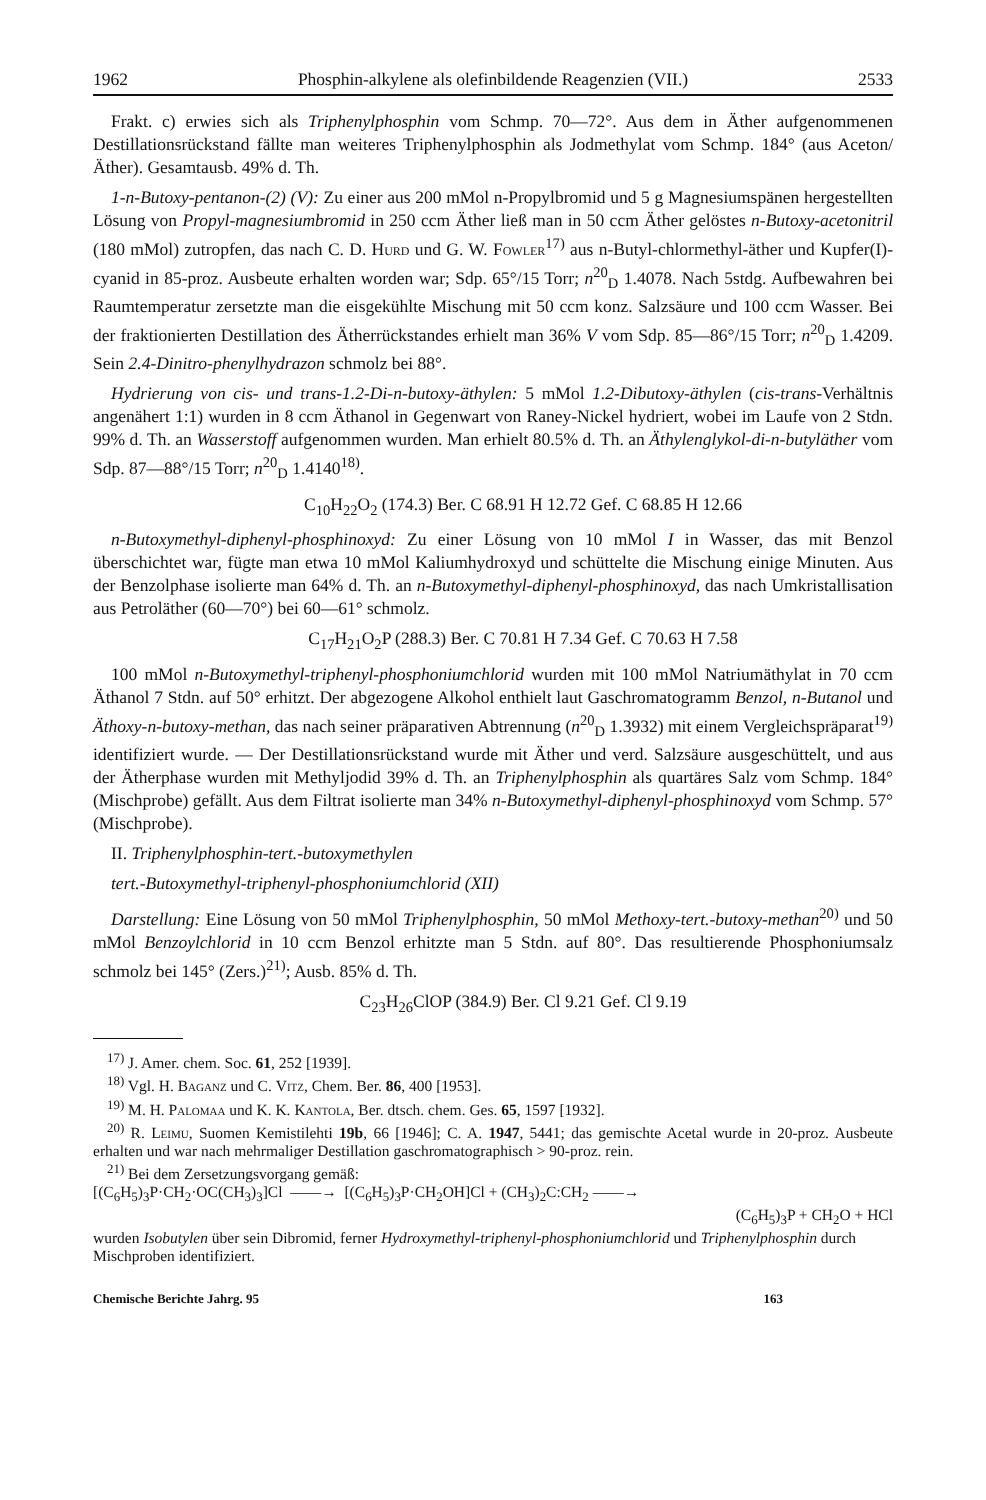1962 Phosphin-alkylene als olefinbildende Reagenzien (VII.) 2533
Frakt. c) erwies sich als Triphenylphosphin vom Schmp. 70—72°. Aus dem in Äther aufgenommenen Destillationsrückstand fällte man weiteres Triphenylphosphin als Jodmethylat vom Schmp. 184° (aus Aceton/Äther). Gesamtausb. 49% d. Th.
1-n-Butoxy-pentanon-(2) (V): Zu einer aus 200 mMol n-Propylbromid und 5 g Magnesiumspänen hergestellten Lösung von Propyl-magnesiumbromid in 250 ccm Äther ließ man in 50 ccm Äther gelöstes n-Butoxy-acetonitril (180 mMol) zutropfen, das nach C. D. Hurd und G. W. Fowler<sup>17)</sup> aus n-Butyl-chlormethyl-äther und Kupfer(I)-cyanid in 85-proz. Ausbeute erhalten worden war; Sdp. 65°/15 Torr; n<sup>20</sup><sub>D</sub> 1.4078. Nach 5stdg. Aufbewahren bei Raumtemperatur zersetzte man die eisgekühlte Mischung mit 50 ccm konz. Salzsäure und 100 ccm Wasser. Bei der fraktionierten Destillation des Ätherrückstandes erhielt man 36% V vom Sdp. 85—86°/15 Torr; n<sup>20</sup><sub>D</sub> 1.4209. Sein 2.4-Dinitro-phenylhydrazon schmolz bei 88°.
Hydrierung von cis- und trans-1.2-Di-n-butoxy-äthylen: 5 mMol 1.2-Dibutoxy-äthylen (cis-trans-Verhältnis angenähert 1:1) wurden in 8 ccm Äthanol in Gegenwart von Raney-Nickel hydriert, wobei im Laufe von 2 Stdn. 99% d. Th. an Wasserstoff aufgenommen wurden. Man erhielt 80.5% d. Th. an Äthylenglykol-di-n-butyläther vom Sdp. 87—88°/15 Torr; n<sup>20</sup><sub>D</sub> 1.4140<sup>18)</sup>.
C<sub>10</sub>H<sub>22</sub>O<sub>2</sub> (174.3) Ber. C 68.91 H 12.72 Gef. C 68.85 H 12.66
n-Butoxymethyl-diphenyl-phosphinoxyd: Zu einer Lösung von 10 mMol I in Wasser, das mit Benzol überschichtet war, fügte man etwa 10 mMol Kaliumhydroxyd und schüttelte die Mischung einige Minuten. Aus der Benzolphase isolierte man 64% d. Th. an n-Butoxymethyl-diphenyl-phosphinoxyd, das nach Umkristallisation aus Petroläther (60—70°) bei 60—61° schmolz.
C<sub>17</sub>H<sub>21</sub>O<sub>2</sub>P (288.3) Ber. C 70.81 H 7.34 Gef. C 70.63 H 7.58
100 mMol n-Butoxymethyl-triphenyl-phosphoniumchlorid wurden mit 100 mMol Natriumäthylat in 70 ccm Äthanol 7 Stdn. auf 50° erhitzt. Der abgezogene Alkohol enthielt laut Gaschromatogramm Benzol, n-Butanol und Äthoxy-n-butoxy-methan, das nach seiner präparativen Abtrennung (n<sup>20</sup><sub>D</sub> 1.3932) mit einem Vergleichspräparat<sup>19)</sup> identifiziert wurde. — Der Destillationsrückstand wurde mit Äther und verd. Salzsäure ausgeschüttelt, und aus der Ätherphase wurden mit Methyljodid 39% d. Th. an Triphenylphosphin als quartäres Salz vom Schmp. 184° (Mischprobe) gefällt. Aus dem Filtrat isolierte man 34% n-Butoxymethyl-diphenyl-phosphinoxyd vom Schmp. 57° (Mischprobe).
II. Triphenylphosphin-tert.-butoxymethylen
tert.-Butoxymethyl-triphenyl-phosphoniumchlorid (XII)
Darstellung: Eine Lösung von 50 mMol Triphenylphosphin, 50 mMol Methoxy-tert.-butoxy-methan<sup>20)</sup> und 50 mMol Benzoylchlorid in 10 ccm Benzol erhitzte man 5 Stdn. auf 80°. Das resultierende Phosphoniumsalz schmolz bei 145° (Zers.)<sup>21)</sup>; Ausb. 85% d. Th.
C<sub>23</sub>H<sub>26</sub>ClOP (384.9) Ber. Cl 9.21 Gef. Cl 9.19
<sup>17)</sup> J. Amer. chem. Soc. 61, 252 [1939].
<sup>18)</sup> Vgl. H. Baganz und C. Vitz, Chem. Ber. 86, 400 [1953].
<sup>19)</sup> M. H. Palomaa und K. K. Kantola, Ber. dtsch. chem. Ges. 65, 1597 [1932].
<sup>20)</sup> R. Leimu, Suomen Kemistilehti 19b, 66 [1946]; C. A. 1947, 5441; das gemischte Acetal wurde in 20-proz. Ausbeute erhalten und war nach mehrmaliger Destillation gaschromatographisch > 90-proz. rein.
<sup>21)</sup> Bei dem Zersetzungsvorgang gemäß:
[(C<sub>6</sub>H<sub>5</sub>)<sub>3</sub>P·CH<sub>2</sub>·OC(CH<sub>3</sub>)<sub>3</sub>]Cl ——→ [(C<sub>6</sub>H<sub>5</sub>)<sub>3</sub>P·CH<sub>2</sub>OH]Cl + (CH<sub>3</sub>)<sub>2</sub>C:CH<sub>2</sub> ——→
(C<sub>6</sub>H<sub>5</sub>)<sub>3</sub>P + CH<sub>2</sub>O + HCl
wurden Isobutylen über sein Dibromid, ferner Hydroxymethyl-triphenyl-phosphoniumchlorid und Triphenylphosphin durch Mischproben identifiziert.
Chemische Berichte Jahrg. 95 163